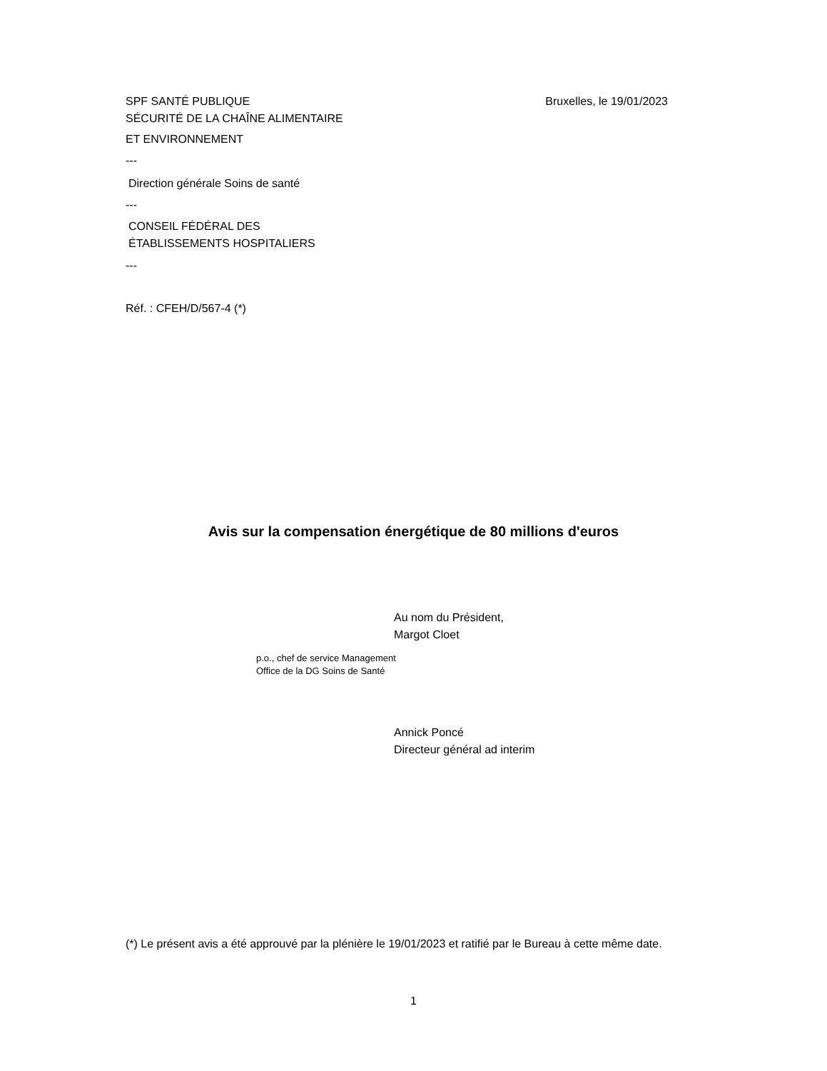SPF SANTÉ PUBLIQUE
SÉCURITÉ DE LA CHAÎNE ALIMENTAIRE
Bruxelles, le 19/01/2023
ET ENVIRONNEMENT
---
Direction générale Soins de santé
---
CONSEIL FÉDÉRAL DES
ÉTABLISSEMENTS HOSPITALIERS
---
Réf. : CFEH/D/567-4 (*)
Avis sur la compensation énergétique de 80 millions d'euros
Au nom du Président,
Margot Cloet
p.o., chef de service Management
Office de la DG Soins de Santé
Annick Poncé
Directeur général ad interim
(*) Le présent avis a été approuvé par la plénière le 19/01/2023 et ratifié par le Bureau à cette même date.
1